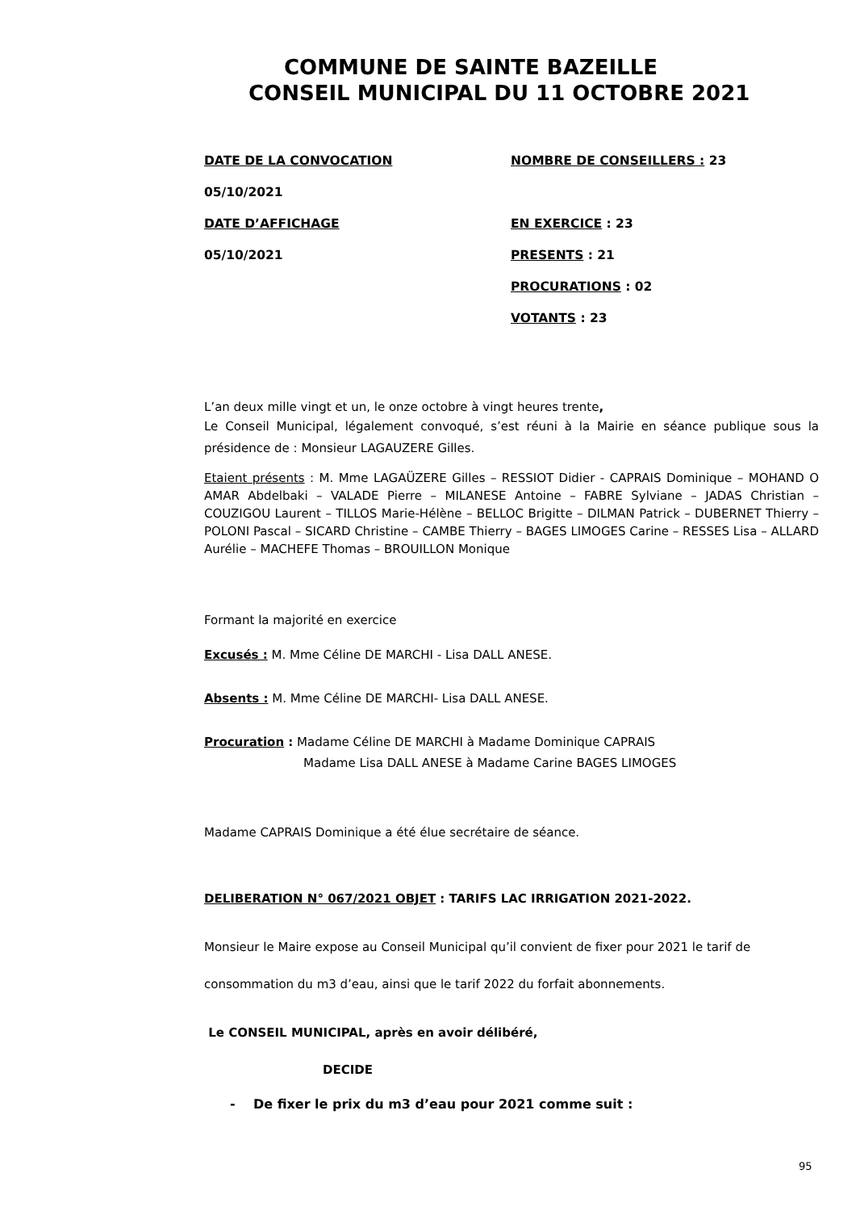COMMUNE DE SAINTE BAZEILLE
CONSEIL MUNICIPAL DU 11 OCTOBRE 2021
DATE DE LA CONVOCATION
NOMBRE DE CONSEILLERS : 23
05/10/2021
DATE D’AFFICHAGE
EN EXERCICE : 23
05/10/2021
PRESENTS : 21
PROCURATIONS : 02
VOTANTS : 23
L’an deux mille vingt et un, le onze octobre à vingt heures trente,
Le Conseil Municipal, légalement convoqué, s’est réuni à la Mairie en séance publique sous la présidence de : Monsieur LAGAUZERE Gilles.
Etaient présents : M. Mme LAGAÜZERE Gilles – RESSIOT Didier - CAPRAIS Dominique – MOHAND O AMAR Abdelbaki – VALADE Pierre – MILANESE Antoine – FABRE Sylviane – JADAS Christian – COUZIGOU Laurent – TILLOS Marie-Hélène – BELLOC Brigitte – DILMAN Patrick – DUBERNET Thierry – POLONI Pascal – SICARD Christine – CAMBE Thierry – BAGES LIMOGES Carine – RESSES Lisa – ALLARD Aurélie – MACHEFE Thomas – BROUILLON Monique
Formant la majorité en exercice
Excusés : M. Mme Céline DE MARCHI - Lisa DALL ANESE.
Absents : M. Mme Céline DE MARCHI- Lisa DALL ANESE.
Procuration : Madame Céline DE MARCHI à Madame Dominique CAPRAIS
Madame Lisa DALL ANESE à Madame Carine BAGES LIMOGES
Madame CAPRAIS Dominique a été élue secrétaire de séance.
DELIBERATION N° 067/2021 OBJET : TARIFS LAC IRRIGATION 2021-2022.
Monsieur le Maire expose au Conseil Municipal qu’il convient de fixer pour 2021 le tarif de consommation du m3 d’eau, ainsi que le tarif 2022 du forfait abonnements.
Le CONSEIL MUNICIPAL, après en avoir délibéré,
DECIDE
- De fixer le prix du m3 d’eau pour 2021 comme suit :
95